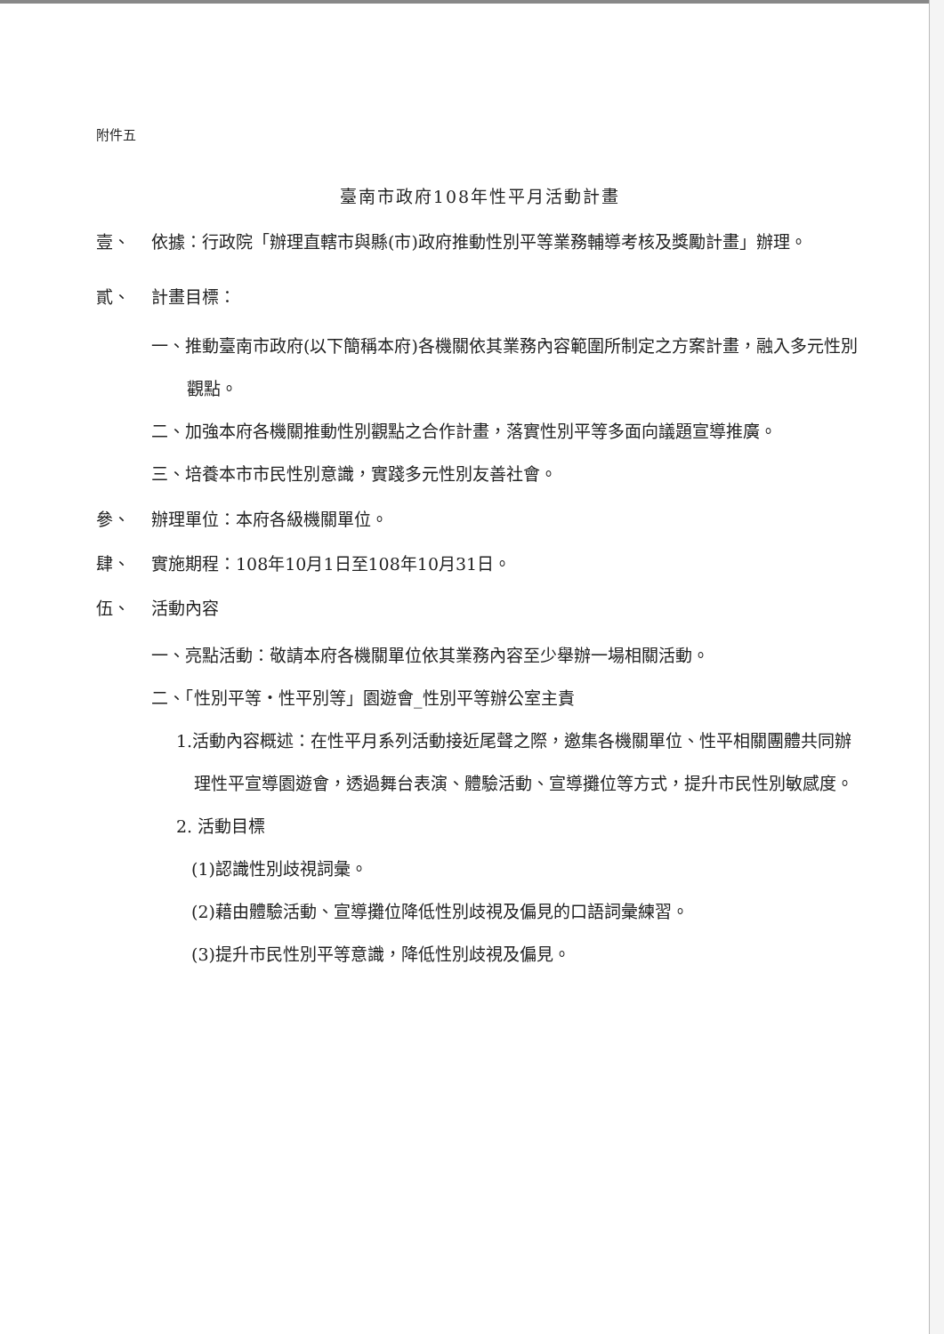附件五
臺南市政府108年性平月活動計畫
壹、 依據：行政院「辦理直轄市與縣(市)政府推動性別平等業務輔導考核及獎勵計畫」辦理。
貳、 計畫目標：
一、推動臺南市政府(以下簡稱本府)各機關依其業務內容範圍所制定之方案計畫，融入多元性別觀點。
二、加強本府各機關推動性別觀點之合作計畫，落實性別平等多面向議題宣導推廣。
三、培養本市市民性別意識，實踐多元性別友善社會。
參、 辦理單位：本府各級機關單位。
肆、 實施期程：108年10月1日至108年10月31日。
伍、 活動內容
一、亮點活動：敬請本府各機關單位依其業務內容至少舉辦一場相關活動。
二、「性別平等‧性平別等」園遊會_性別平等辦公室主責
1.活動內容概述：在性平月系列活動接近尾聲之際，邀集各機關單位、性平相關團體共同辦理性平宣導園遊會，透過舞台表演、體驗活動、宣導攤位等方式，提升市民性別敏感度。
2. 活動目標
(1)認識性別歧視詞彙。
(2)藉由體驗活動、宣導攤位降低性別歧視及偏見的口語詞彙練習。
(3)提升市民性別平等意識，降低性別歧視及偏見。